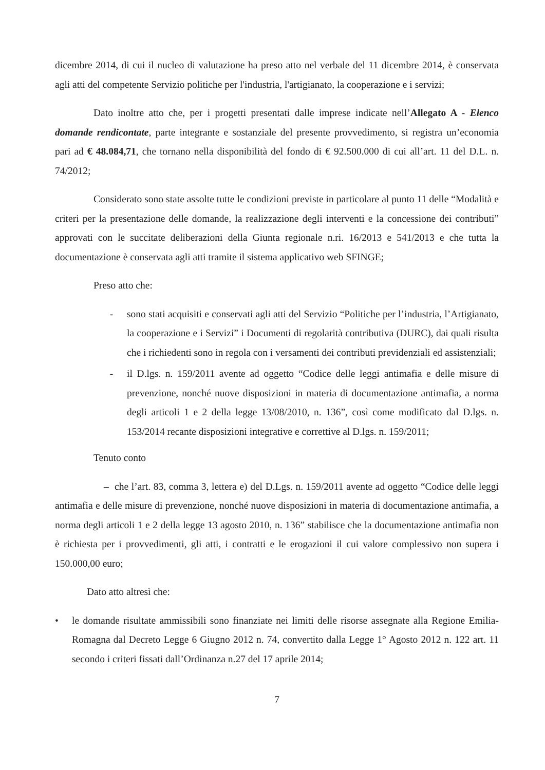dicembre 2014, di cui il nucleo di valutazione ha preso atto nel verbale del 11 dicembre 2014, è conservata agli atti del competente Servizio politiche per l'industria, l'artigianato, la cooperazione e i servizi;
Dato inoltre atto che, per i progetti presentati dalle imprese indicate nell’Allegato A - Elenco domande rendicontate, parte integrante e sostanziale del presente provvedimento, si registra un’economia pari ad € 48.084,71, che tornano nella disponibilità del fondo di € 92.500.000 di cui all’art. 11 del D.L. n. 74/2012;
Considerato sono state assolte tutte le condizioni previste in particolare al punto 11 delle “Modalità e criteri per la presentazione delle domande, la realizzazione degli interventi e la concessione dei contributi” approvati con le succitate deliberazioni della Giunta regionale n.ri. 16/2013 e 541/2013 e che tutta la documentazione è conservata agli atti tramite il sistema applicativo web SFINGE;
Preso atto che:
- sono stati acquisiti e conservati agli atti del Servizio “Politiche per l’industria, l’Artigianato, la cooperazione e i Servizi” i Documenti di regolarità contributiva (DURC), dai quali risulta che i richiedenti sono in regola con i versamenti dei contributi previdenziali ed assistenziali;
- il D.lgs. n. 159/2011 avente ad oggetto “Codice delle leggi antimafia e delle misure di prevenzione, nonché nuove disposizioni in materia di documentazione antimafia, a norma degli articoli 1 e 2 della legge 13/08/2010, n. 136”, così come modificato dal D.lgs. n. 153/2014 recante disposizioni integrative e correttive al D.lgs. n. 159/2011;
Tenuto conto
– che l’art. 83, comma 3, lettera e) del D.Lgs. n. 159/2011 avente ad oggetto “Codice delle leggi antimafia e delle misure di prevenzione, nonché nuove disposizioni in materia di documentazione antimafia, a norma degli articoli 1 e 2 della legge 13 agosto 2010, n. 136” stabilisce che la documentazione antimafia non è richiesta per i provvedimenti, gli atti, i contratti e le erogazioni il cui valore complessivo non supera i 150.000,00 euro;
Dato atto altresì che:
• le domande risultate ammissibili sono finanziate nei limiti delle risorse assegnate alla Regione Emilia-Romagna dal Decreto Legge 6 Giugno 2012 n. 74, convertito dalla Legge 1° Agosto 2012 n. 122 art. 11 secondo i criteri fissati dall’Ordinanza n.27 del 17 aprile 2014;
7